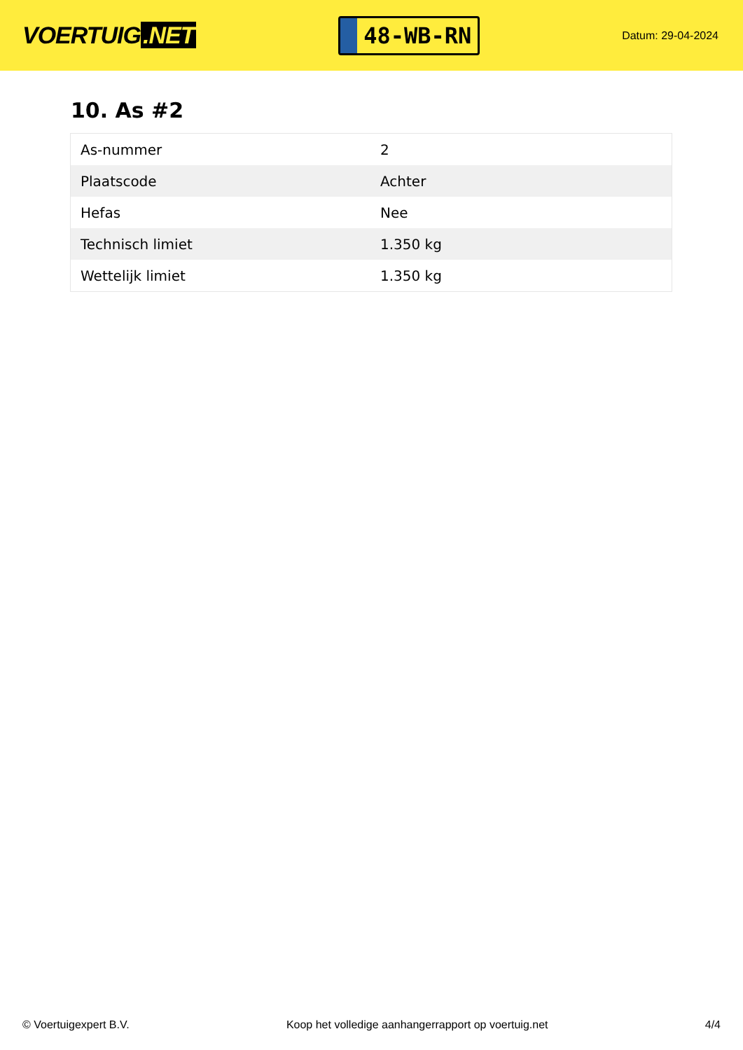VOERTUIG.NET
48-WB-RN
Datum: 29-04-2024
10. As #2
| As-nummer | 2 |
| Plaatscode | Achter |
| Hefas | Nee |
| Technisch limiet | 1.350 kg |
| Wettelijk limiet | 1.350 kg |
© Voertuigexpert B.V. Koop het volledige aanhangerrapport op voertuig.net 4/4